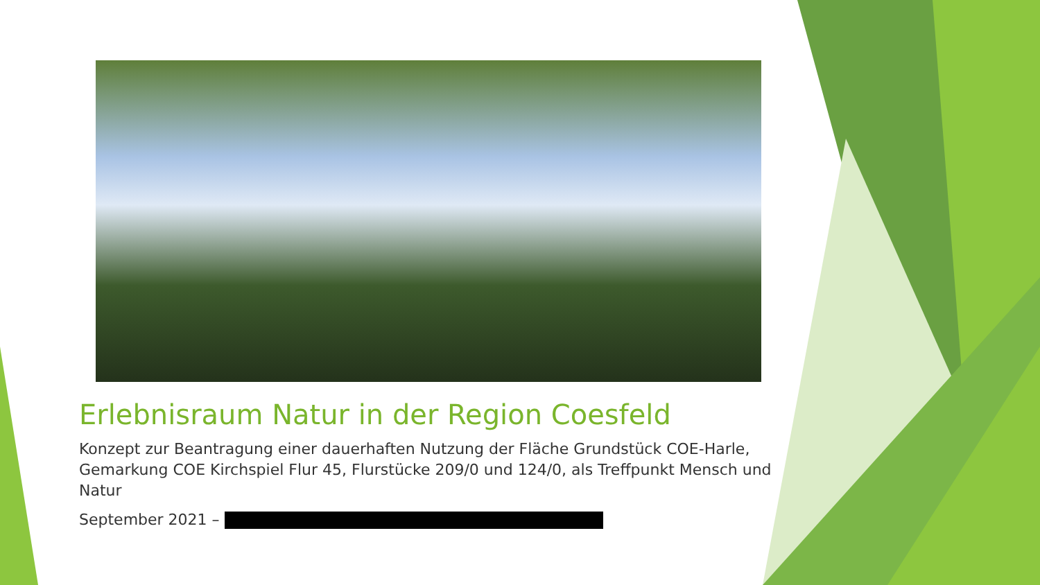Erlebnisraum Natur in der Region Coesfeld
Konzept zur Beantragung einer dauerhaften Nutzung der Fläche Grundstück COE-Harle, Gemarkung COE Kirchspiel Flur 45, Flurstücke 209/0 und 124/0, als Treffpunkt Mensch und Natur
September 2021 –